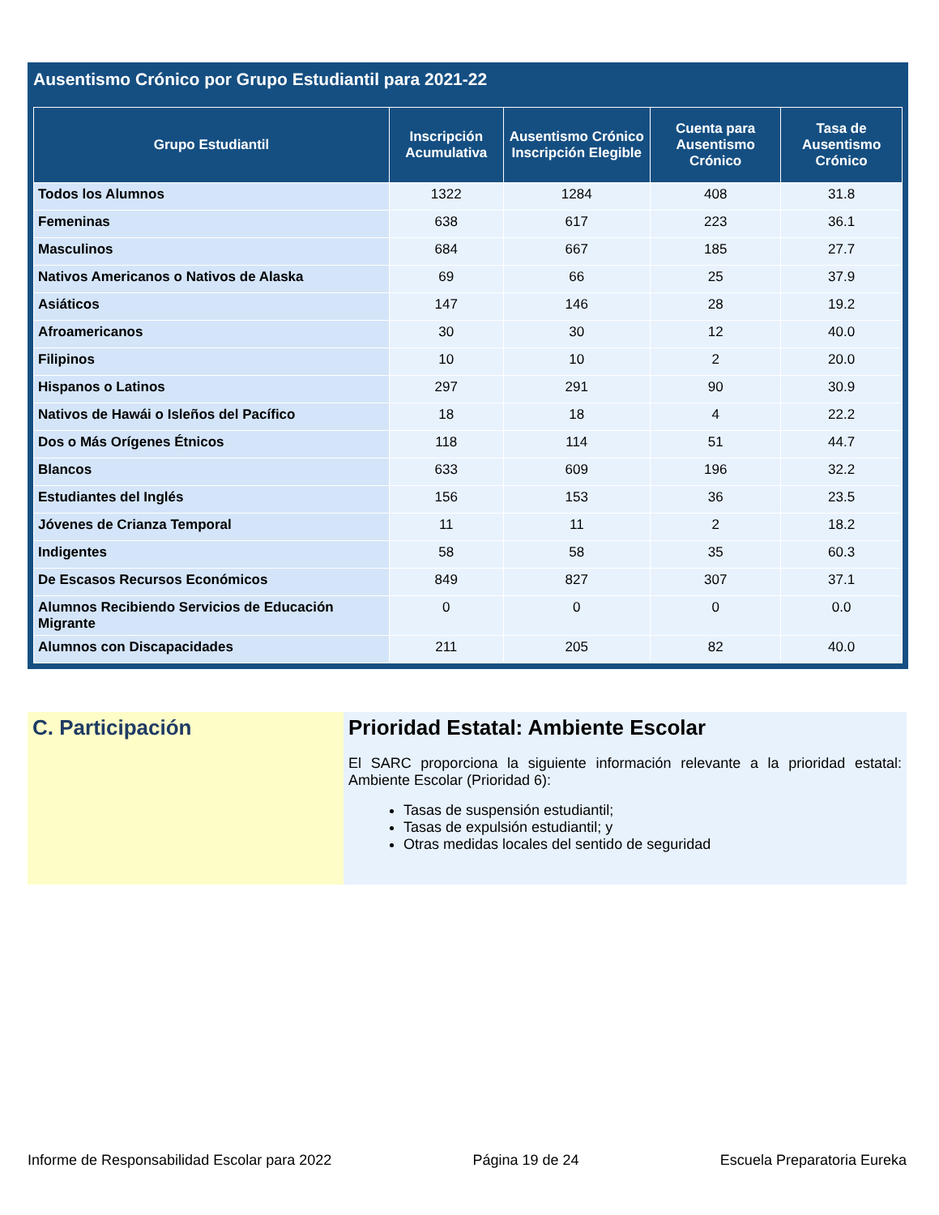Ausentismo Crónico por Grupo Estudiantil para 2021-22
| Grupo Estudiantil | Inscripción Acumulativa | Ausentismo Crónico Inscripción Elegible | Cuenta para Ausentismo Crónico | Tasa de Ausentismo Crónico |
| --- | --- | --- | --- | --- |
| Todos los Alumnos | 1322 | 1284 | 408 | 31.8 |
| Femeninas | 638 | 617 | 223 | 36.1 |
| Masculinos | 684 | 667 | 185 | 27.7 |
| Nativos Americanos o Nativos de Alaska | 69 | 66 | 25 | 37.9 |
| Asiáticos | 147 | 146 | 28 | 19.2 |
| Afroamericanos | 30 | 30 | 12 | 40.0 |
| Filipinos | 10 | 10 | 2 | 20.0 |
| Hispanos o Latinos | 297 | 291 | 90 | 30.9 |
| Nativos de Hawái o Isleños del Pacífico | 18 | 18 | 4 | 22.2 |
| Dos o Más Orígenes Étnicos | 118 | 114 | 51 | 44.7 |
| Blancos | 633 | 609 | 196 | 32.2 |
| Estudiantes del Inglés | 156 | 153 | 36 | 23.5 |
| Jóvenes de Crianza Temporal | 11 | 11 | 2 | 18.2 |
| Indigentes | 58 | 58 | 35 | 60.3 |
| De Escasos Recursos Económicos | 849 | 827 | 307 | 37.1 |
| Alumnos Recibiendo Servicios de Educación Migrante | 0 | 0 | 0 | 0.0 |
| Alumnos con Discapacidades | 211 | 205 | 82 | 40.0 |
C. Participación Prioridad Estatal: Ambiente Escolar
El SARC proporciona la siguiente información relevante a la prioridad estatal: Ambiente Escolar (Prioridad 6):
Tasas de suspensión estudiantil;
Tasas de expulsión estudiantil; y
Otras medidas locales del sentido de seguridad
Informe de Responsabilidad Escolar para 2022 Página 19 de 24 Escuela Preparatoria Eureka